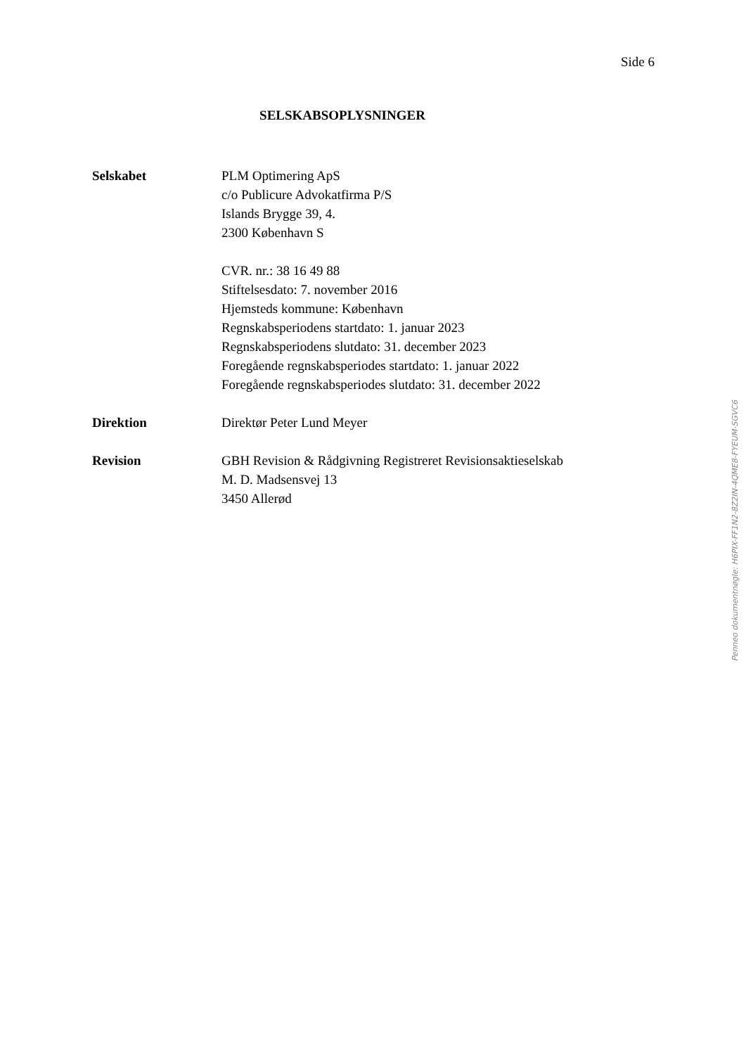Side 6
SELSKABSOPLYSNINGER
Selskabet PLM Optimering ApS
c/o Publicure Advokatfirma P/S
Islands Brygge 39, 4.
2300 København S
CVR. nr.: 38 16 49 88
Stiftelsesdato: 7. november 2016
Hjemsteds kommune: København
Regnskabsperiodens startdato: 1. januar 2023
Regnskabsperiodens slutdato: 31. december 2023
Foregående regnskabsperiodes startdato: 1. januar 2022
Foregående regnskabsperiodes slutdato: 31. december 2022
Direktion Direktør Peter Lund Meyer
Revision GBH Revision & Rådgivning Registreret Revisionsaktieselskab
M. D. Madsensvej 13
3450 Allerød
Penneo dokumentnøgle: H6PIX-FF1N2-8Z2IN-4QME8-FYEUM-SGVC6